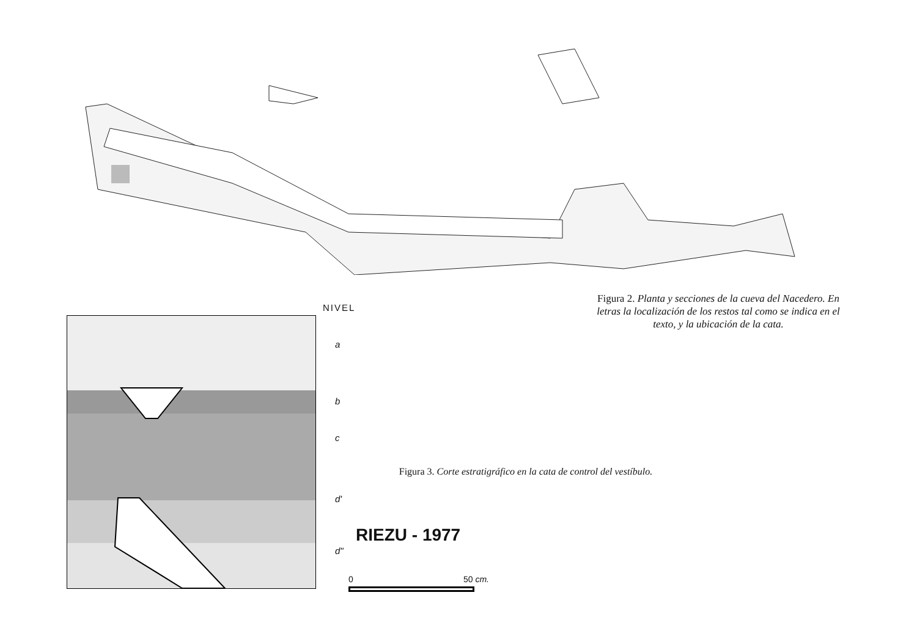Figura 2. Planta y secciones de la cueva del Nacedero. En letras la localización de los restos tal como se indica en el texto, y la ubicación de la cata.
NIVEL
a
b
c
d'
d"
Figura 3. Corte estratigráfico en la cata de control del vestíbulo.
RIEZU - 1977
0 50 cm.